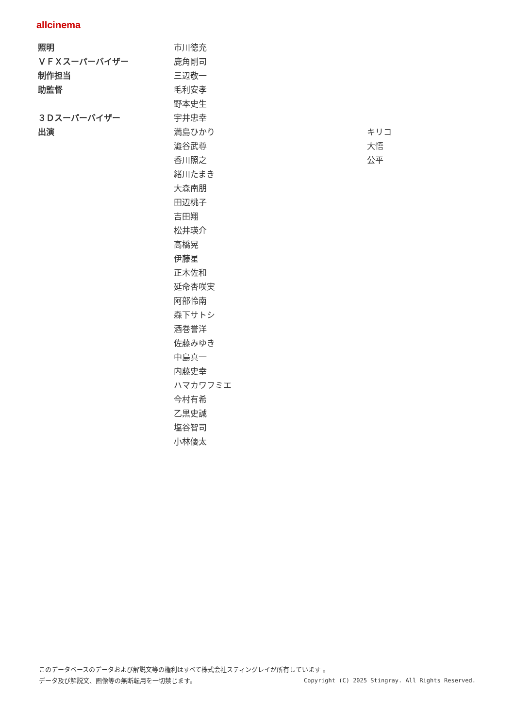allcinema
| 照明 | 市川徳充 | |
| ＶＦＸスーパーバイザー | 鹿角剛司 | |
| 制作担当 | 三辺敬一 | |
| 助監督 | 毛利安孝 | |
| | 野本史生 | |
| ３Ｄスーパーバイザー | 宇井忠幸 | |
| 出演 | 満島ひかり | キリコ |
| | 澁谷武尊 | 大悟 |
| | 香川照之 | 公平 |
| | 緒川たまき | |
| | 大森南朋 | |
| | 田辺桃子 | |
| | 吉田翔 | |
| | 松井瑛介 | |
| | 高橋晃 | |
| | 伊藤星 | |
| | 正木佐和 | |
| | 延命杏咲実 | |
| | 阿部怜南 | |
| | 森下サトシ | |
| | 酒巻誉洋 | |
| | 佐藤みゆき | |
| | 中島真一 | |
| | 内藤史幸 | |
| | ハマカワフミエ | |
| | 今村有希 | |
| | 乙黒史誠 | |
| | 塩谷智司 | |
| | 小林優太 | |
このデータベースのデータおよび解説文等の権利はすべて株式会社スティングレイが所有しています 。
Copyright (C) 2025 Stingray. All Rights Reserved. データ及び解説文、画像等の無断転用を一切禁じます。